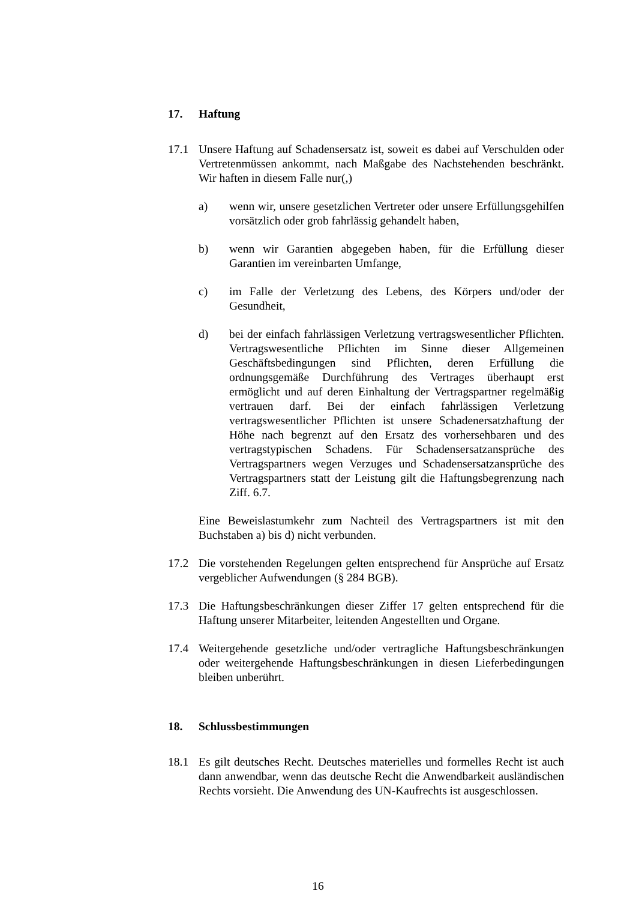17. Haftung
17.1 Unsere Haftung auf Schadensersatz ist, soweit es dabei auf Verschulden oder Vertretenmüssen ankommt, nach Maßgabe des Nachstehenden beschränkt. Wir haften in diesem Falle nur(,)
a) wenn wir, unsere gesetzlichen Vertreter oder unsere Erfüllungsgehilfen vorsätzlich oder grob fahrlässig gehandelt haben,
b) wenn wir Garantien abgegeben haben, für die Erfüllung dieser Garantien im vereinbarten Umfange,
c) im Falle der Verletzung des Lebens, des Körpers und/oder der Gesundheit,
d) bei der einfach fahrlässigen Verletzung vertragswesentlicher Pflichten. Vertragswesentliche Pflichten im Sinne dieser Allgemeinen Geschäftsbedingungen sind Pflichten, deren Erfüllung die ordnungsgemäße Durchführung des Vertrages überhaupt erst ermöglicht und auf deren Einhaltung der Vertragspartner regelmäßig vertrauen darf. Bei der einfach fahrlässigen Verletzung vertragswesentlicher Pflichten ist unsere Schadenersatzhaftung der Höhe nach begrenzt auf den Ersatz des vorhersehbaren und des vertragstypischen Schadens. Für Schadensersatzansprüche des Vertragspartners wegen Verzuges und Schadensersatzansprüche des Vertragspartners statt der Leistung gilt die Haftungsbegrenzung nach Ziff. 6.7.
Eine Beweislastumkehr zum Nachteil des Vertragspartners ist mit den Buchstaben a) bis d) nicht verbunden.
17.2 Die vorstehenden Regelungen gelten entsprechend für Ansprüche auf Ersatz vergeblicher Aufwendungen (§ 284 BGB).
17.3 Die Haftungsbeschränkungen dieser Ziffer 17 gelten entsprechend für die Haftung unserer Mitarbeiter, leitenden Angestellten und Organe.
17.4 Weitergehende gesetzliche und/oder vertragliche Haftungsbeschränkungen oder weitergehende Haftungsbeschränkungen in diesen Lieferbedingungen bleiben unberührt.
18. Schlussbestimmungen
18.1 Es gilt deutsches Recht. Deutsches materielles und formelles Recht ist auch dann anwendbar, wenn das deutsche Recht die Anwendbarkeit ausländischen Rechts vorsieht. Die Anwendung des UN-Kaufrechts ist ausgeschlossen.
16